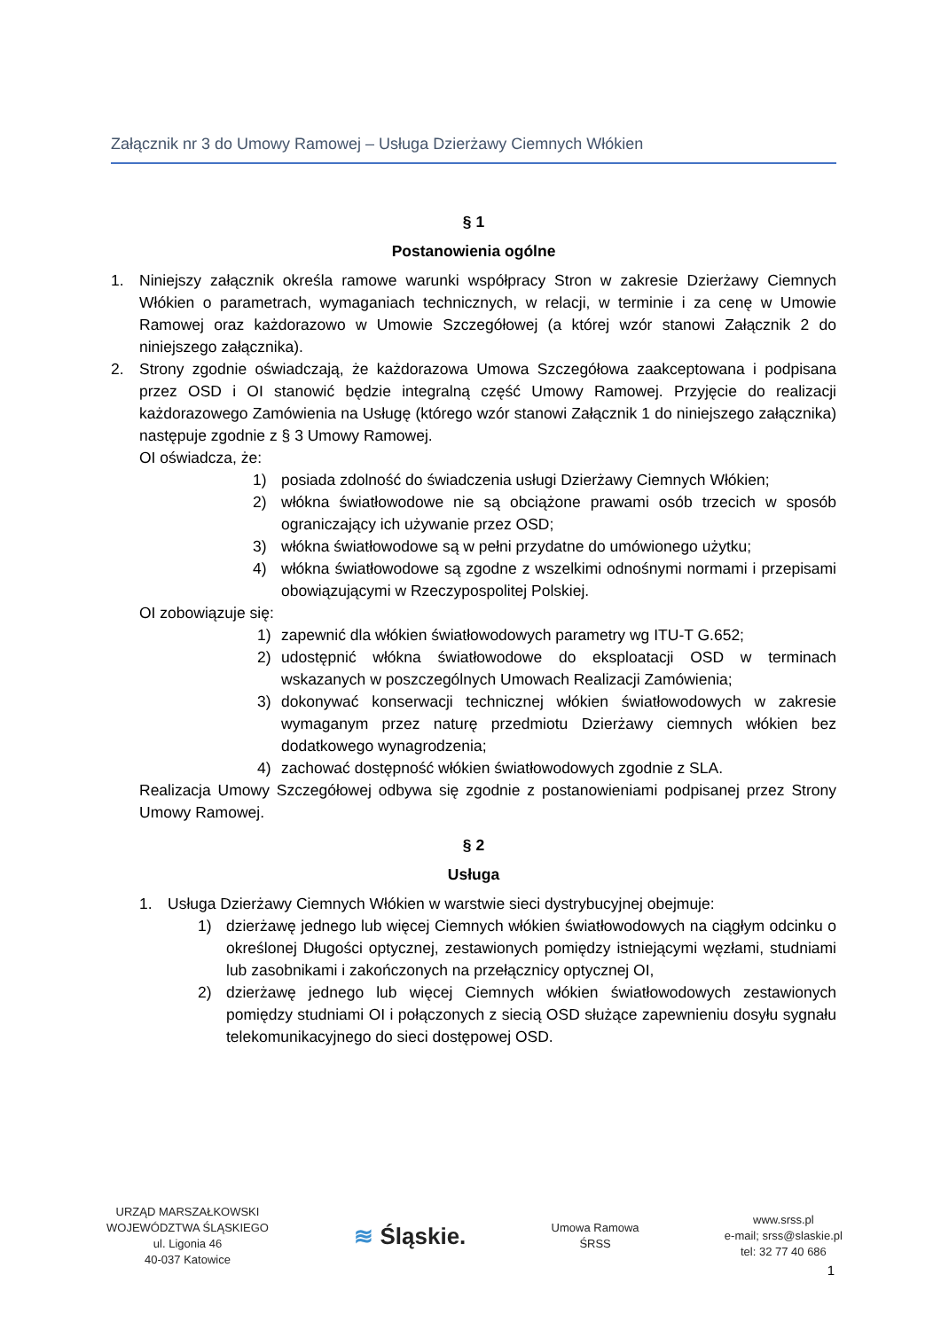Załącznik nr 3 do Umowy Ramowej – Usługa Dzierżawy Ciemnych Włókien
§ 1
Postanowienia ogólne
1. Niniejszy załącznik określa ramowe warunki współpracy Stron w zakresie Dzierżawy Ciemnych Włókien o parametrach, wymaganiach technicznych, w relacji, w terminie i za cenę w Umowie Ramowej oraz każdorazowo w Umowie Szczegółowej (a której wzór stanowi Załącznik 2 do niniejszego załącznika).
2. Strony zgodnie oświadczają, że każdorazowa Umowa Szczegółowa zaakceptowana i podpisana przez OSD i OI stanowić będzie integralną część Umowy Ramowej. Przyjęcie do realizacji każdorazowego Zamówienia na Usługę (którego wzór stanowi Załącznik 1 do niniejszego załącznika) następuje zgodnie z § 3 Umowy Ramowej.
OI oświadcza, że:
1) posiada zdolność do świadczenia usługi Dzierżawy Ciemnych Włókien;
2) włókna światłowodowe nie są obciążone prawami osób trzecich w sposób ograniczający ich używanie przez OSD;
3) włókna światłowodowe są w pełni przydatne do umówionego użytku;
4) włókna światłowodowe są zgodne z wszelkimi odnośnymi normami i przepisami obowiązującymi w Rzeczypospolitej Polskiej.
OI zobowiązuje się:
1) zapewnić dla włókien światłowodowych parametry wg ITU-T G.652;
2) udostępnić włókna światłowodowe do eksploatacji OSD w terminach wskazanych w poszczególnych Umowach Realizacji Zamówienia;
3) dokonywać konserwacji technicznej włókien światłowodowych w zakresie wymaganym przez naturę przedmiotu Dzierżawy ciemnych włókien bez dodatkowego wynagrodzenia;
4) zachować dostępność włókien światłowodowych zgodnie z SLA.
Realizacja Umowy Szczegółowej odbywa się zgodnie z postanowieniami podpisanej przez Strony Umowy Ramowej.
§ 2
Usługa
1. Usługa Dzierżawy Ciemnych Włókien w warstwie sieci dystrybucyjnej obejmuje:
1) dzierżawę jednego lub więcej Ciemnych włókien światłowodowych na ciągłym odcinku o określonej Długości optycznej, zestawionych pomiędzy istniejącymi węzłami, studniami lub zasobnikami i zakończonych na przełącznicy optycznej OI,
2) dzierżawę jednego lub więcej Ciemnych włókien światłowodowych zestawionych pomiędzy studniami OI i połączonych z siecią OSD służące zapewnieniu dosyłu sygnału telekomunikacyjnego do sieci dostępowej OSD.
URZĄD MARSZAŁKOWSKI
WOJEWÓDZTWA ŚLĄSKIEGO
ul. Ligonia 46
40-037 Katowice
≋ Śląskie.
Umowa Ramowa
ŚRSS
www.srss.pl
e-mail; srss@slaskie.pl
tel: 32 77 40 686
1